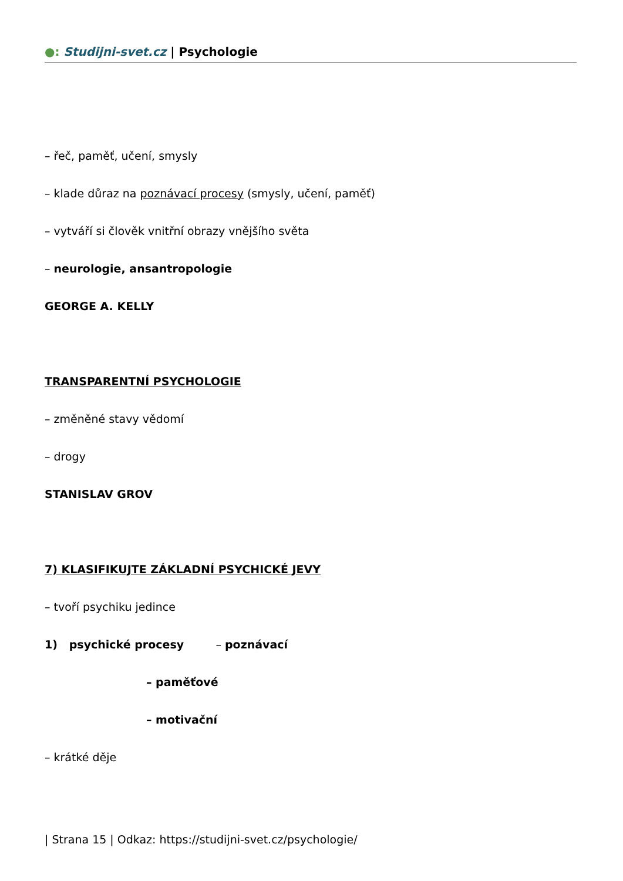●: Studijni-svet.cz | Psychologie
– řeč, paměť, učení, smysly
– klade důraz na poznávací procesy (smysly, učení, paměť)
– vytváří si člověk vnitřní obrazy vnějšího světa
– neurologie, ansantropologie
GEORGE A. KELLY
TRANSPARENTNÍ PSYCHOLOGIE
– změněné stavy vědomí
– drogy
STANISLAV GROV
7) KLASIFIKUJTE ZÁKLADNÍ PSYCHICKÉ JEVY
– tvoří psychiku jedince
1) psychické procesy – poznávací
– paměťové
– motivační
– krátké děje
| Strana 15 | Odkaz: https://studijni-svet.cz/psychologie/